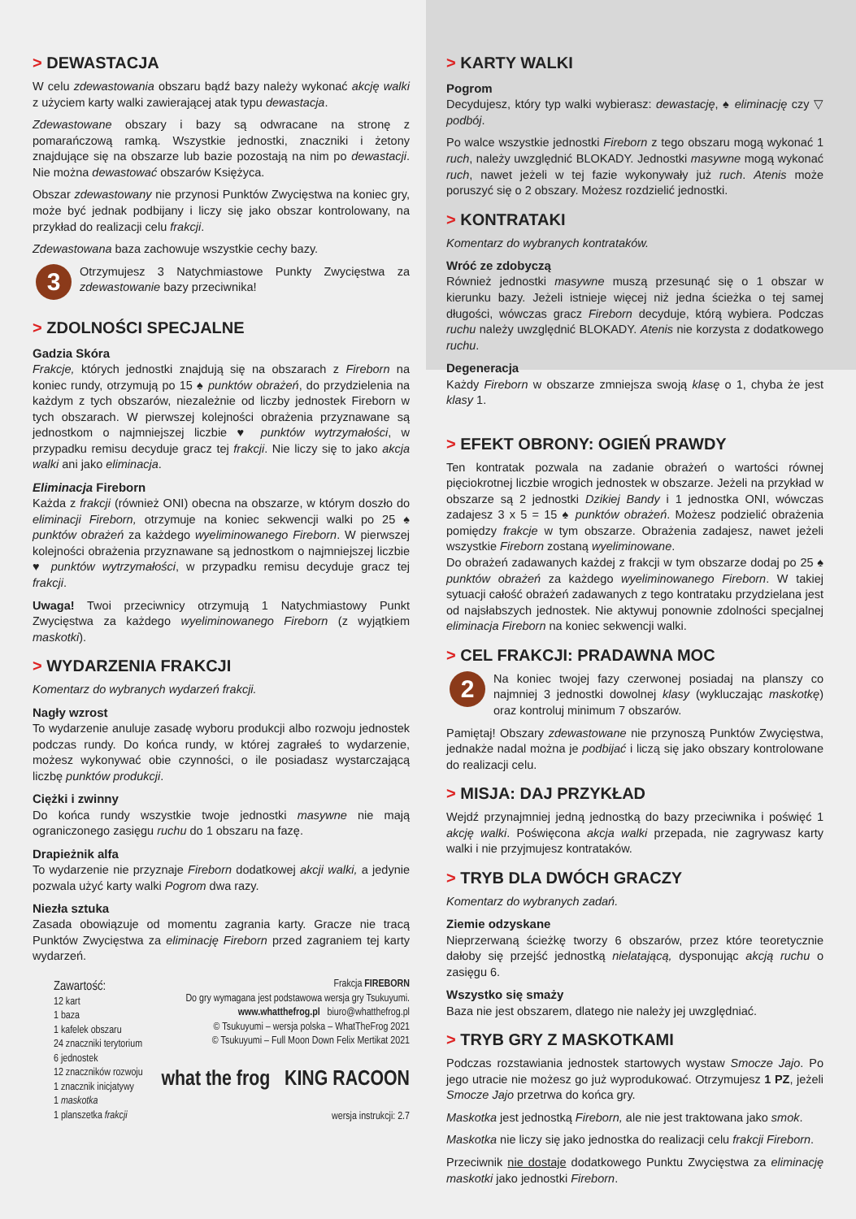> DEWASTACJA
W celu zdewastowania obszaru bądź bazy należy wykonać akcję walki z użyciem karty walki zawierającej atak typu dewastacja.
Zdewastowane obszary i bazy są odwracane na stronę z pomarańczową ramką. Wszystkie jednostki, znaczniki i żetony znajdujące się na obszarze lub bazie pozostają na nim po dewastacji. Nie można dewastować obszarów Księżyca.
Obszar zdewastowany nie przynosi Punktów Zwycięstwa na koniec gry, może być jednak podbijany i liczy się jako obszar kontrolowany, na przykład do realizacji celu frakcji.
Zdewastowana baza zachowuje wszystkie cechy bazy.
3 Otrzymujesz 3 Natychmiastowe Punkty Zwycięstwa za zdewastowanie bazy przeciwnika!
> ZDOLNOŚCI SPECJALNE
Gadzia Skóra
Frakcje, których jednostki znajdują się na obszarach z Fireborn na koniec rundy, otrzymują po 15 ♠ punktów obrażeń, do przydzielenia na każdym z tych obszarów, niezależnie od liczby jednostek Fireborn w tych obszarach. W pierwszej kolejności obrażenia przyznawane są jednostkom o najmniejszej liczbie ♥ punktów wytrzymałości, w przypadku remisu decyduje gracz tej frakcji. Nie liczy się to jako akcja walki ani jako eliminacja.
Eliminacja Fireborn
Każda z frakcji (również ONI) obecna na obszarze, w którym doszło do eliminacji Fireborn, otrzymuje na koniec sekwencji walki po 25 ♠ punktów obrażeń za każdego wyeliminowanego Fireborn. W pierwszej kolejności obrażenia przyznawane są jednostkom o najmniejszej liczbie ♥ punktów wytrzymałości, w przypadku remisu decyduje gracz tej frakcji.
Uwaga! Twoi przeciwnicy otrzymują 1 Natychmiastowy Punkt Zwycięstwa za każdego wyeliminowanego Fireborn (z wyjątkiem maskotki).
> WYDARZENIA FRAKCJI
Komentarz do wybranych wydarzeń frakcji.
Nagły wzrost
To wydarzenie anuluje zasadę wyboru produkcji albo rozwoju jednostek podczas rundy. Do końca rundy, w której zagrałeś to wydarzenie, możesz wykonywać obie czynności, o ile posiadasz wystarczającą liczbę punktów produkcji.
Ciężki i zwinny
Do końca rundy wszystkie twoje jednostki masywne nie mają ograniczonego zasięgu ruchu do 1 obszaru na fazę.
Drapieżnik alfa
To wydarzenie nie przyznaje Fireborn dodatkowej akcji walki, a jedynie pozwala użyć karty walki Pogrom dwa razy.
Niezła sztuka
Zasada obowiązuje od momentu zagrania karty. Gracze nie tracą Punktów Zwycięstwa za eliminację Fireborn przed zagraniem tej karty wydarzeń.
Zawartość:
12 kart
1 baza
1 kafelek obszaru
24 znaczniki terytorium
6 jednostek
12 znaczników rozwoju
1 znacznik inicjatywy
1 maskotka
1 planszetka frakcji
Frakcja FIREBORN
Do gry wymagana jest podstawowa wersja gry Tsukuyumi.
www.whatthefrog.pl biuro@whatthefrog.pl
© Tsukuyumi – wersja polska – WhatTheFrog 2021
© Tsukuyumi – Full Moon Down Felix Mertikat 2021
what the frog KING RACOON
wersja instrukcji: 2.7
> KARTY WALKI
Pogrom
Decydujesz, który typ walki wybierasz: dewastację, ♠ eliminację czy ▽ podbój.
Po walce wszystkie jednostki Fireborn z tego obszaru mogą wykonać 1 ruch, należy uwzględnić BLOKADY. Jednostki masywne mogą wykonać ruch, nawet jeżeli w tej fazie wykonywały już ruch. Atenis może poruszyć się o 2 obszary. Możesz rozdzielić jednostki.
> KONTRATAKI
Komentarz do wybranych kontrataków.
Wróć ze zdobyczą
Również jednostki masywne muszą przesunąć się o 1 obszar w kierunku bazy. Jeżeli istnieje więcej niż jedna ścieżka o tej samej długości, wówczas gracz Fireborn decyduje, którą wybiera. Podczas ruchu należy uwzględnić BLOKADY. Atenis nie korzysta z dodatkowego ruchu.
Degeneracja
Każdy Fireborn w obszarze zmniejsza swoją klasę o 1, chyba że jest klasy 1.
> EFEKT OBRONY: OGIEŃ PRAWDY
Ten kontratak pozwala na zadanie obrażeń o wartości równej pięciokrotnej liczbie wrogich jednostek w obszarze. Jeżeli na przykład w obszarze są 2 jednostki Dzikiej Bandy i 1 jednostka ONI, wówczas zadajesz 3 x 5 = 15 ♠ punktów obrażeń. Możesz podzielić obrażenia pomiędzy frakcje w tym obszarze. Obrażenia zadajesz, nawet jeżeli wszystkie Fireborn zostaną wyeliminowane.
Do obrażeń zadawanych każdej z frakcji w tym obszarze dodaj po 25 ♠ punktów obrażeń za każdego wyeliminowanego Fireborn. W takiej sytuacji całość obrażeń zadawanych z tego kontrataku przydzielana jest od najsłabszych jednostek. Nie aktywuj ponownie zdolności specjalnej eliminacja Fireborn na koniec sekwencji walki.
> CEL FRAKCJI: PRADAWNA MOC
2 Na koniec twojej fazy czerwonej posiadaj na planszy co najmniej 3 jednostki dowolnej klasy (wykluczając maskotkę) oraz kontroluj minimum 7 obszarów.
Pamiętaj! Obszary zdewastowane nie przynoszą Punktów Zwycięstwa, jednakże nadal można je podbijać i liczą się jako obszary kontrolowane do realizacji celu.
> MISJA: DAJ PRZYKŁAD
Wejdź przynajmniej jedną jednostką do bazy przeciwnika i poświęć 1 akcję walki. Poświęcona akcja walki przepada, nie zagrywasz karty walki i nie przyjmujesz kontrataków.
> TRYB DLA DWÓCH GRACZY
Komentarz do wybranych zadań.
Ziemie odzyskane
Nieprzerwaną ścieżkę tworzy 6 obszarów, przez które teoretycznie dałoby się przejść jednostką nielatającą, dysponując akcją ruchu o zasięgu 6.
Wszystko się smaży
Baza nie jest obszarem, dlatego nie należy jej uwzględniać.
> TRYB GRY Z MASKOTKAMI
Podczas rozstawiania jednostek startowych wystaw Smocze Jajo. Po jego utracie nie możesz go już wyprodukować. Otrzymujesz 1 PZ, jeżeli Smocze Jajo przetrwa do końca gry.
Maskotka jest jednostką Fireborn, ale nie jest traktowana jako smok.
Maskotka nie liczy się jako jednostka do realizacji celu frakcji Fireborn.
Przeciwnik nie dostaje dodatkowego Punktu Zwycięstwa za eliminację maskotki jako jednostki Fireborn.